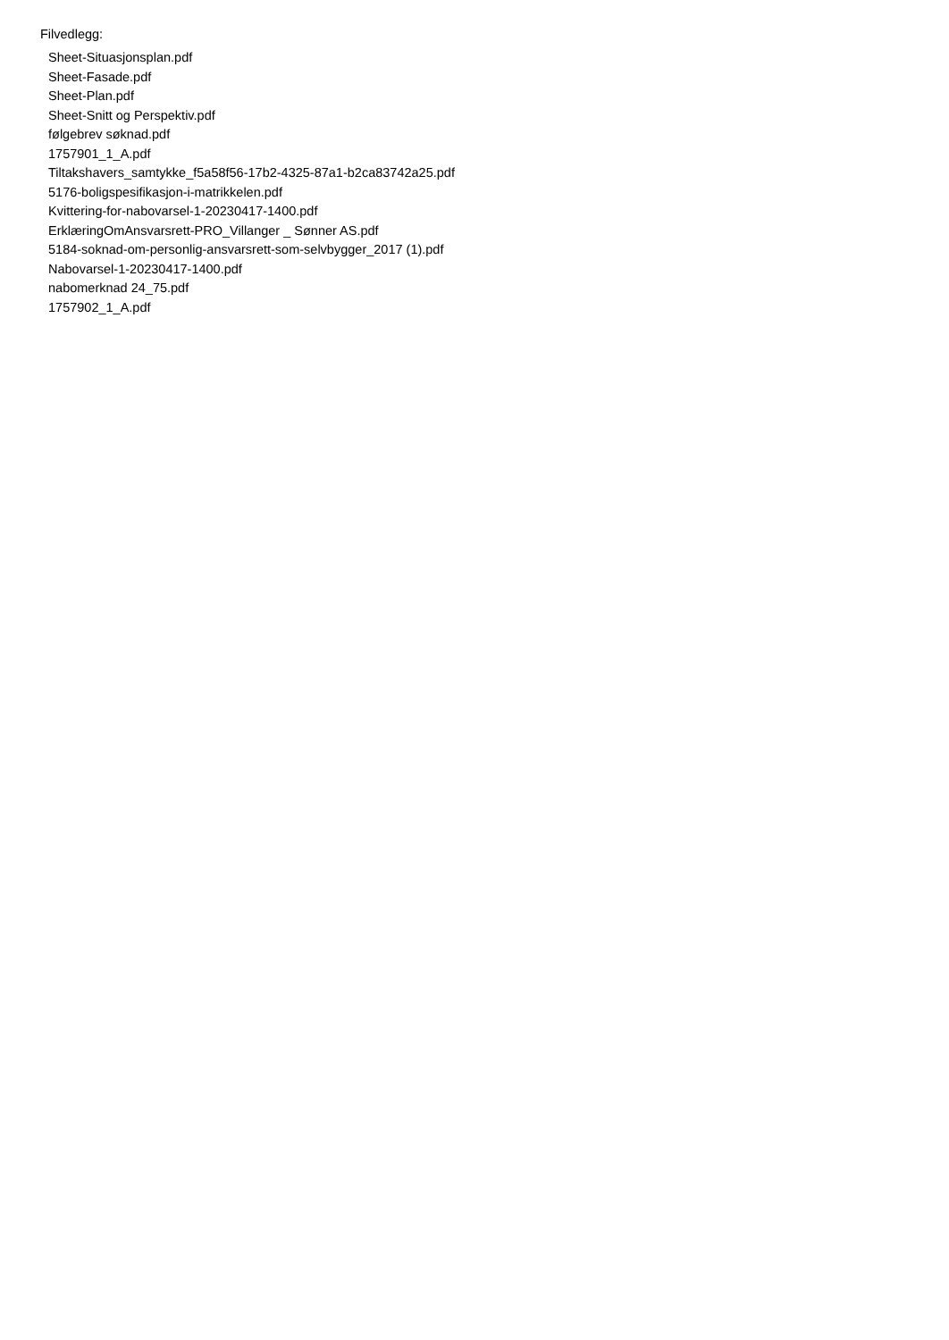Filvedlegg:
Sheet-Situasjonsplan.pdf
Sheet-Fasade.pdf
Sheet-Plan.pdf
Sheet-Snitt og Perspektiv.pdf
følgebrev søknad.pdf
1757901_1_A.pdf
Tiltakshavers_samtykke_f5a58f56-17b2-4325-87a1-b2ca83742a25.pdf
5176-boligspesifikasjon-i-matrikkelen.pdf
Kvittering-for-nabovarsel-1-20230417-1400.pdf
ErklæringOmAnsvarsrett-PRO_Villanger _ Sønner AS.pdf
5184-soknad-om-personlig-ansvarsrett-som-selvbygger_2017 (1).pdf
Nabovarsel-1-20230417-1400.pdf
nabomerknad 24_75.pdf
1757902_1_A.pdf